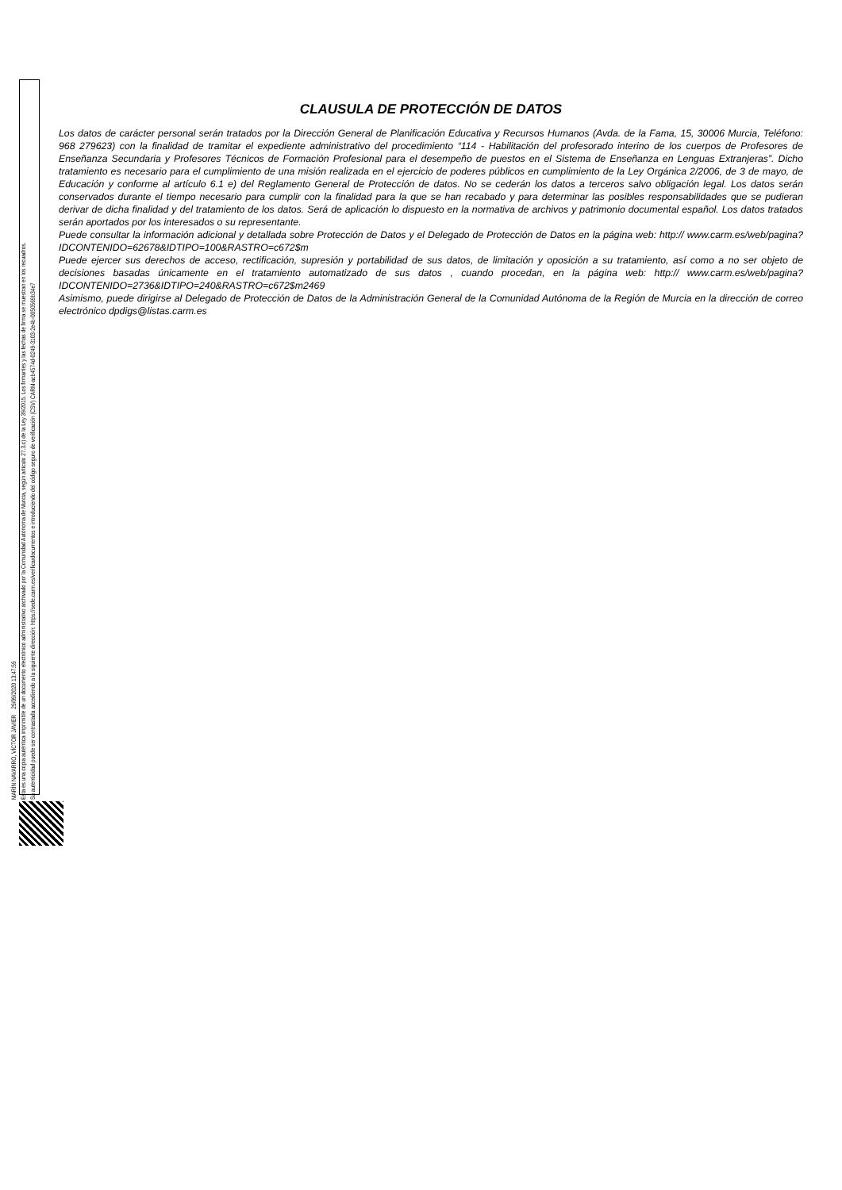MARÍN NAVARRO, VÍCTOR JAVIER 29/09/2020 13:47:59
Esta es una copia auténtica imprimible de un documento electrónico administrativo archivado por la Comunidad Autónoma de Murcia, según artículo 27.3.c) de la Ley 39/2015. Los firmantes y las fechas de firma se muestran en los recuadros.
Su autenticidad puede ser contrastada accediendo a la siguiente dirección: https://sede.carm.es/verificardocumentos e introduciendo del código seguro de verificación (CSV) CARM-acb4574d-0249-3103-2e4b-0050569b34e7
CLAUSULA DE PROTECCIÓN DE DATOS
Los datos de carácter personal serán tratados por la Dirección General de Planificación Educativa y Recursos Humanos (Avda. de la Fama, 15, 30006 Murcia, Teléfono: 968 279623) con la finalidad de tramitar el expediente administrativo del procedimiento “114 - Habilitación del profesorado interino de los cuerpos de Profesores de Enseñanza Secundaria y Profesores Técnicos de Formación Profesional para el desempeño de puestos en el Sistema de Enseñanza en Lenguas Extranjeras”. Dicho tratamiento es necesario para el cumplimiento de una misión realizada en el ejercicio de poderes públicos en cumplimiento de la Ley Orgánica 2/2006, de 3 de mayo, de Educación y conforme al artículo 6.1 e) del Reglamento General de Protección de datos. No se cederán los datos a terceros salvo obligación legal. Los datos serán conservados durante el tiempo necesario para cumplir con la finalidad para la que se han recabado y para determinar las posibles responsabilidades que se pudieran derivar de dicha finalidad y del tratamiento de los datos. Será de aplicación lo dispuesto en la normativa de archivos y patrimonio documental español. Los datos tratados serán aportados por los interesados o su representante.
Puede consultar la información adicional y detallada sobre Protección de Datos y el Delegado de Protección de Datos en la página web: http:// www.carm.es/web/pagina?IDCONTENIDO=62678&IDTIPO=100&RASTRO=c672$m
Puede ejercer sus derechos de acceso, rectificación, supresión y portabilidad de sus datos, de limitación y oposición a su tratamiento, así como a no ser objeto de decisiones basadas únicamente en el tratamiento automatizado de sus datos , cuando procedan, en la página web: http:// www.carm.es/web/pagina?IDCONTENIDO=2736&IDTIPO=240&RASTRO=c672$m2469
Asimismo, puede dirigirse al Delegado de Protección de Datos de la Administración General de la Comunidad Autónoma de la Región de Murcia en la dirección de correo electrónico dpdigs@listas.carm.es